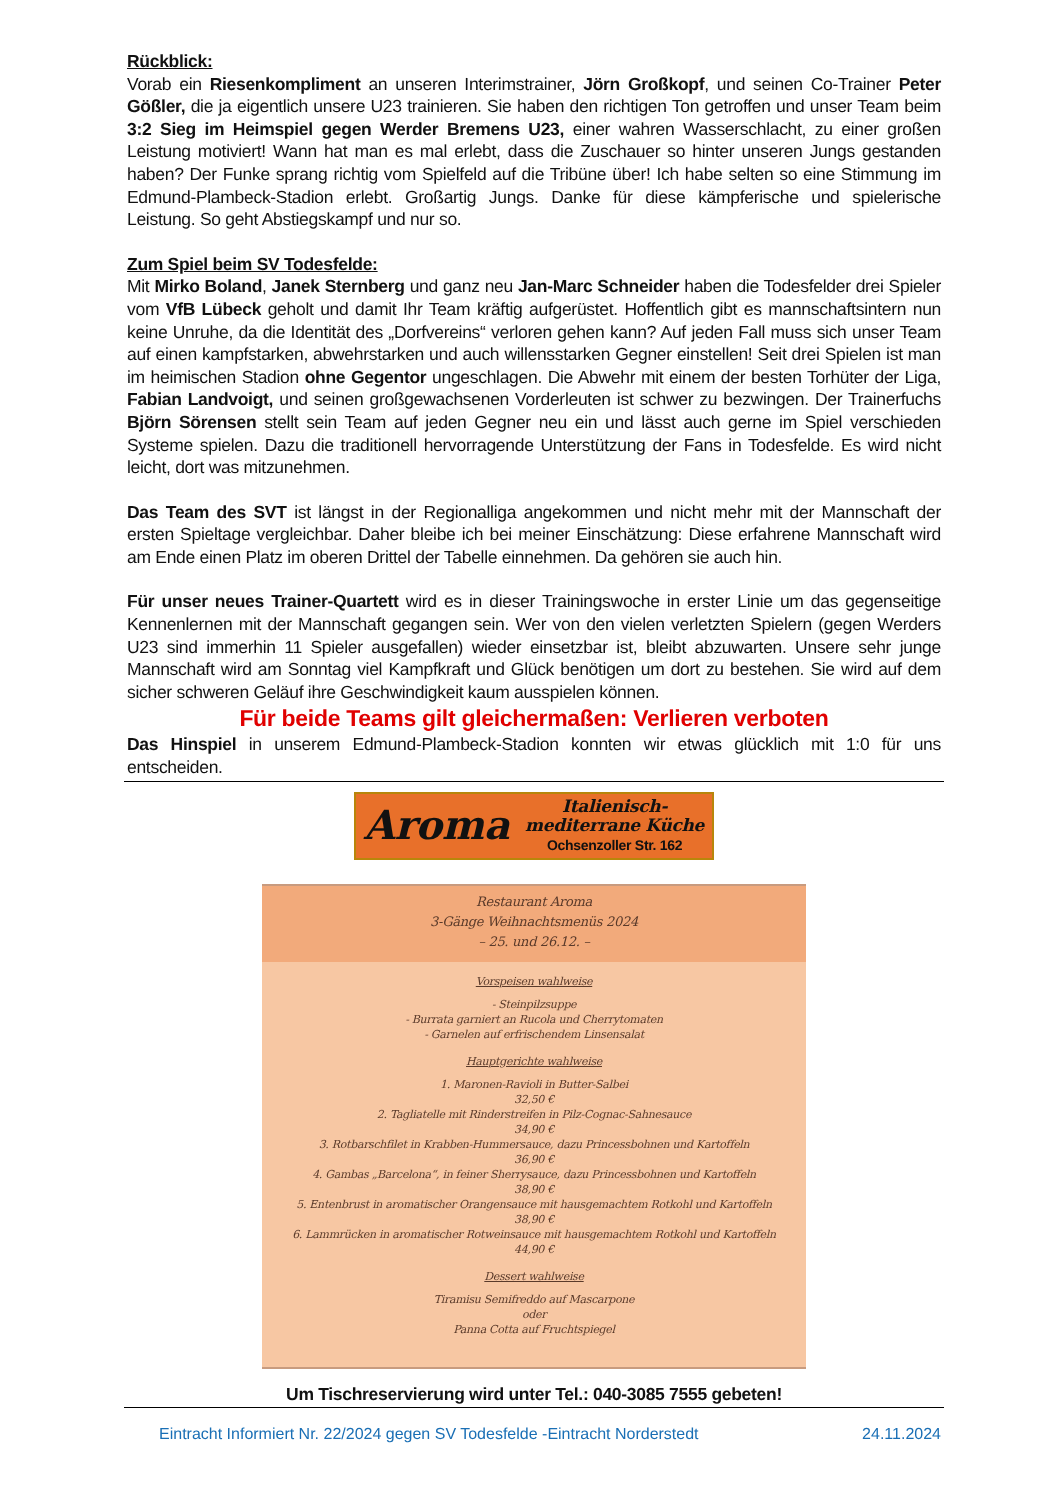Rückblick:
Vorab ein Riesenkompliment an unseren Interimstrainer, Jörn Großkopf, und seinen Co-Trainer Peter Gößler, die ja eigentlich unsere U23 trainieren. Sie haben den richtigen Ton getroffen und unser Team beim 3:2 Sieg im Heimspiel gegen Werder Bremens U23, einer wahren Wasserschlacht, zu einer großen Leistung motiviert! Wann hat man es mal erlebt, dass die Zuschauer so hinter unseren Jungs gestanden haben? Der Funke sprang richtig vom Spielfeld auf die Tribüne über! Ich habe selten so eine Stimmung im Edmund-Plambeck-Stadion erlebt. Großartig Jungs. Danke für diese kämpferische und spielerische Leistung. So geht Abstiegskampf und nur so.
Zum Spiel beim SV Todesfelde:
Mit Mirko Boland, Janek Sternberg und ganz neu Jan-Marc Schneider haben die Todesfelder drei Spieler vom VfB Lübeck geholt und damit Ihr Team kräftig aufgerüstet. Hoffentlich gibt es mannschaftsintern nun keine Unruhe, da die Identität des „Dorfvereins“ verloren gehen kann? Auf jeden Fall muss sich unser Team auf einen kampfstarken, abwehrstarken und auch willensstarken Gegner einstellen! Seit drei Spielen ist man im heimischen Stadion ohne Gegentor ungeschlagen. Die Abwehr mit einem der besten Torhüter der Liga, Fabian Landvoigt, und seinen großgewachsenen Vorderleuten ist schwer zu bezwingen. Der Trainerfuchs Björn Sörensen stellt sein Team auf jeden Gegner neu ein und lässt auch gerne im Spiel verschieden Systeme spielen. Dazu die traditionell hervorragende Unterstützung der Fans in Todesfelde. Es wird nicht leicht, dort was mitzunehmen.
Das Team des SVT ist längst in der Regionalliga angekommen und nicht mehr mit der Mannschaft der ersten Spieltage vergleichbar. Daher bleibe ich bei meiner Einschätzung: Diese erfahrene Mannschaft wird am Ende einen Platz im oberen Drittel der Tabelle einnehmen. Da gehören sie auch hin.
Für unser neues Trainer-Quartett wird es in dieser Trainingswoche in erster Linie um das gegenseitige Kennenlernen mit der Mannschaft gegangen sein. Wer von den vielen verletzten Spielern (gegen Werders U23 sind immerhin 11 Spieler ausgefallen) wieder einsetzbar ist, bleibt abzuwarten. Unsere sehr junge Mannschaft wird am Sonntag viel Kampfkraft und Glück benötigen um dort zu bestehen. Sie wird auf dem sicher schweren Geläuf ihre Geschwindigkeit kaum ausspielen können.
Für beide Teams gilt gleichermaßen: Verlieren verboten
Das Hinspiel in unserem Edmund-Plambeck-Stadion konnten wir etwas glücklich mit 1:0 für uns entscheiden.
Aroma Italienisch-
mediterrane Küche
Ochsenzoller Str. 162
Restaurant Aroma
3-Gänge Weihnachtsmenüs 2024
– 25. und 26.12. –
Vorspeisen wahlweise
- Steinpilzsuppe
- Burrata garniert an Rucola und Cherrytomaten
- Garnelen auf erfrischendem Linsensalat
Hauptgerichte wahlweise
1. Maronen-Ravioli in Butter-Salbei
32,50 €
2. Tagliatelle mit Rinderstreifen in Pilz-Cognac-Sahnesauce
34,90 €
3. Rotbarschfilet in Krabben-Hummersauce, dazu Princessbohnen und Kartoffeln
36,90 €
4. Gambas „Barcelona“, in feiner Sherrysauce, dazu Princessbohnen und Kartoffeln
38,90 €
5. Entenbrust in aromatischer Orangensauce mit hausgemachtem Rotkohl und Kartoffeln
38,90 €
6. Lammrücken in aromatischer Rotweinsauce mit hausgemachtem Rotkohl und Kartoffeln
44,90 €
Dessert wahlweise
Tiramisu Semifreddo auf Mascarpone
oder
Panna Cotta auf Fruchtspiegel
Um Tischreservierung wird unter Tel.: 040-3085 7555 gebeten!
Eintracht Informiert Nr. 22/2024 gegen SV Todesfelde -Eintracht Norderstedt 24.11.2024